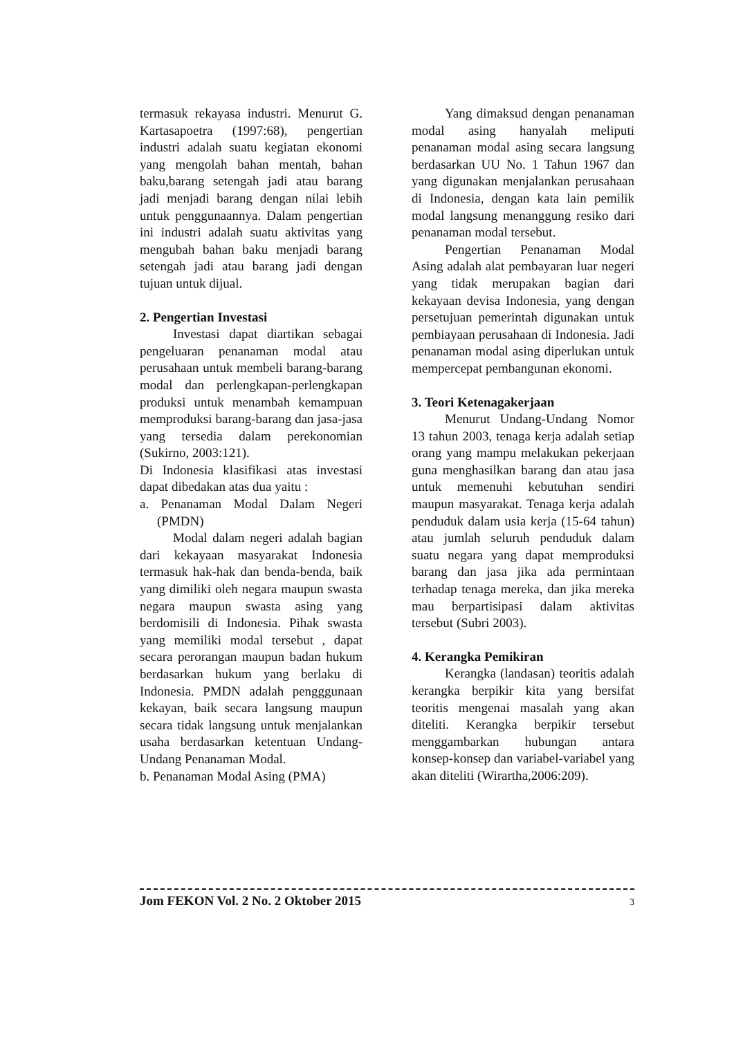termasuk rekayasa industri. Menurut G. Kartasapoetra (1997:68), pengertian industri adalah suatu kegiatan ekonomi yang mengolah bahan mentah, bahan baku,barang setengah jadi atau barang jadi menjadi barang dengan nilai lebih untuk penggunaannya. Dalam pengertian ini industri adalah suatu aktivitas yang mengubah bahan baku menjadi barang setengah jadi atau barang jadi dengan tujuan untuk dijual.
2. Pengertian Investasi
Investasi dapat diartikan sebagai pengeluaran penanaman modal atau perusahaan untuk membeli barang-barang modal dan perlengkapan-perlengkapan produksi untuk menambah kemampuan memproduksi barang-barang dan jasa-jasa yang tersedia dalam perekonomian (Sukirno, 2003:121).
Di Indonesia klasifikasi atas investasi dapat dibedakan atas dua yaitu :
a. Penanaman Modal Dalam Negeri (PMDN)
Modal dalam negeri adalah bagian dari kekayaan masyarakat Indonesia termasuk hak-hak dan benda-benda, baik yang dimiliki oleh negara maupun swasta negara maupun swasta asing yang berdomisili di Indonesia. Pihak swasta yang memiliki modal tersebut , dapat secara perorangan maupun badan hukum berdasarkan hukum yang berlaku di Indonesia. PMDN adalah pengggunaan kekayan, baik secara langsung maupun secara tidak langsung untuk menjalankan usaha berdasarkan ketentuan Undang-Undang Penanaman Modal.
b. Penanaman Modal Asing (PMA)
Yang dimaksud dengan penanaman modal asing hanyalah meliputi penanaman modal asing secara langsung berdasarkan UU No. 1 Tahun 1967 dan yang digunakan menjalankan perusahaan di Indonesia, dengan kata lain pemilik modal langsung menanggung resiko dari penanaman modal tersebut.
Pengertian Penanaman Modal Asing adalah alat pembayaran luar negeri yang tidak merupakan bagian dari kekayaan devisa Indonesia, yang dengan persetujuan pemerintah digunakan untuk pembiayaan perusahaan di Indonesia. Jadi penanaman modal asing diperlukan untuk mempercepat pembangunan ekonomi.
3. Teori Ketenagakerjaan
Menurut Undang-Undang Nomor 13 tahun 2003, tenaga kerja adalah setiap orang yang mampu melakukan pekerjaan guna menghasilkan barang dan atau jasa untuk memenuhi kebutuhan sendiri maupun masyarakat. Tenaga kerja adalah penduduk dalam usia kerja (15-64 tahun) atau jumlah seluruh penduduk dalam suatu negara yang dapat memproduksi barang dan jasa jika ada permintaan terhadap tenaga mereka, dan jika mereka mau berpartisipasi dalam aktivitas tersebut (Subri 2003).
4. Kerangka Pemikiran
Kerangka (landasan) teoritis adalah kerangka berpikir kita yang bersifat teoritis mengenai masalah yang akan diteliti. Kerangka berpikir tersebut menggambarkan hubungan antara konsep-konsep dan variabel-variabel yang akan diteliti (Wirartha,2006:209).
Jom FEKON Vol. 2 No. 2 Oktober 2015 3